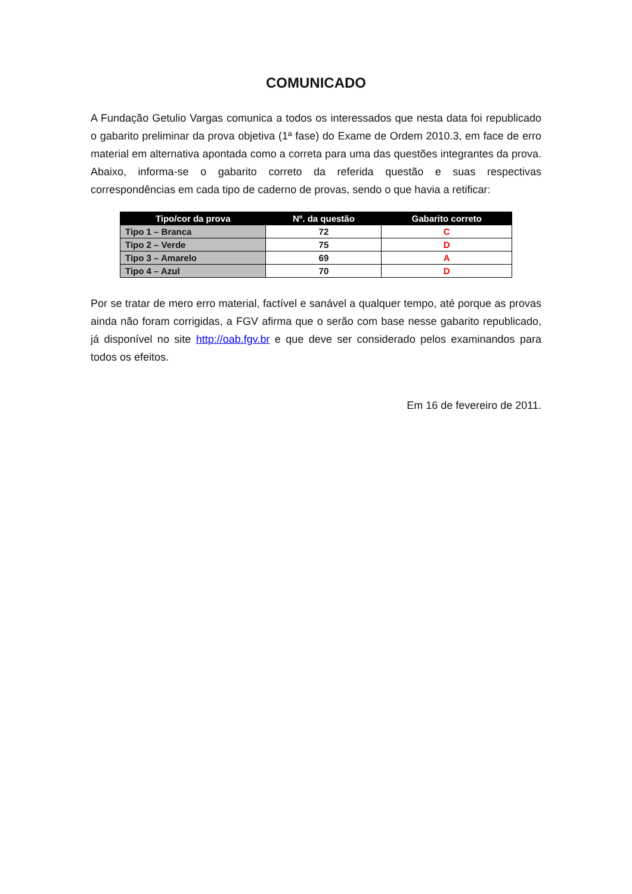COMUNICADO
A Fundação Getulio Vargas comunica a todos os interessados que nesta data foi republicado o gabarito preliminar da prova objetiva (1ª fase) do Exame de Ordem 2010.3, em face de erro material em alternativa apontada como a correta para uma das questões integrantes da prova. Abaixo, informa-se o gabarito correto da referida questão e suas respectivas correspondências em cada tipo de caderno de provas, sendo o que havia a retificar:
| Tipo/cor da prova | Nº. da questão | Gabarito correto |
| --- | --- | --- |
| Tipo 1 – Branca | 72 | C |
| Tipo 2 – Verde | 75 | D |
| Tipo 3 – Amarelo | 69 | A |
| Tipo 4 – Azul | 70 | D |
Por se tratar de mero erro material, factível e sanável a qualquer tempo, até porque as provas ainda não foram corrigidas, a FGV afirma que o serão com base nesse gabarito republicado, já disponível no site http://oab.fgv.br e que deve ser considerado pelos examinandos para todos os efeitos.
Em 16 de fevereiro de 2011.